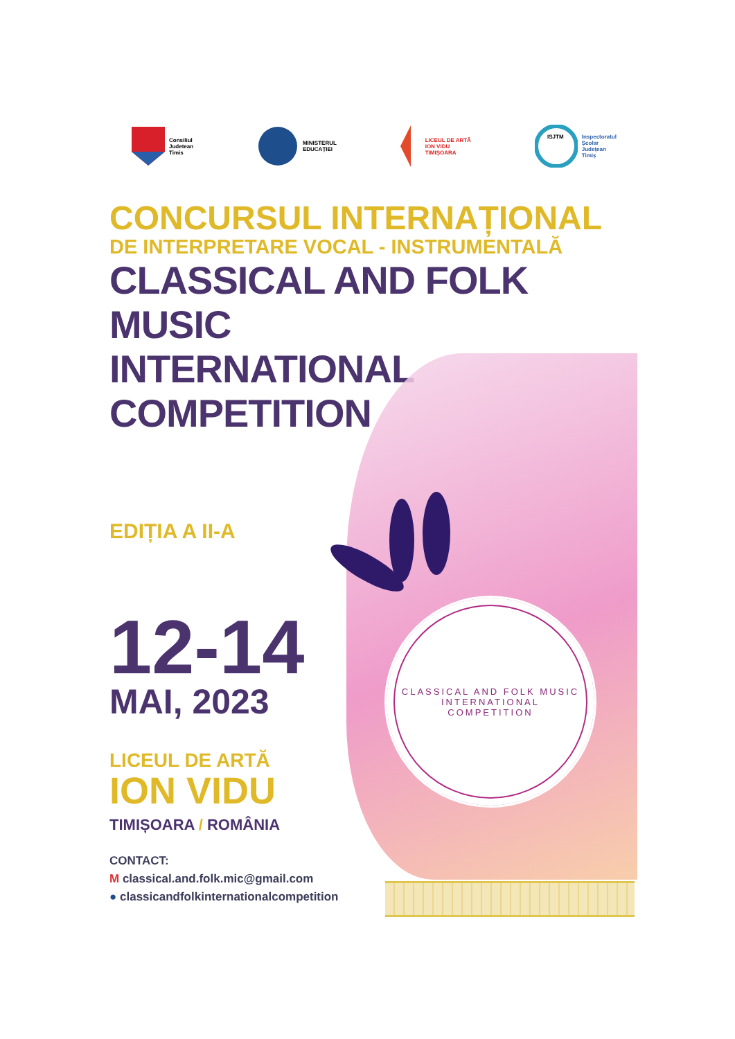Consiliul
Judetean
Timis
MINISTERUL
EDUCAȚIEI
LICEUL DE ARTĂ
ION VIDU
TIMIȘOARA
ISJTM
Inspectoratul
Școlar
Județean
Timiș
CONCURSUL INTERNAȚIONAL
DE INTERPRETARE VOCAL - INSTRUMENTALĂ
CLASSICAL AND FOLK MUSIC
INTERNATIONAL COMPETITION
CLASSICAL AND FOLK MUSIC
INTERNATIONAL
COMPETITION
EDIȚIA A II-A
12-14
MAI, 2023
LICEUL DE ARTĂ
ION VIDU
TIMIȘOARA / ROMÂNIA
CONTACT:
M classical.and.folk.mic@gmail.com
● classicandfolkinternationalcompetition